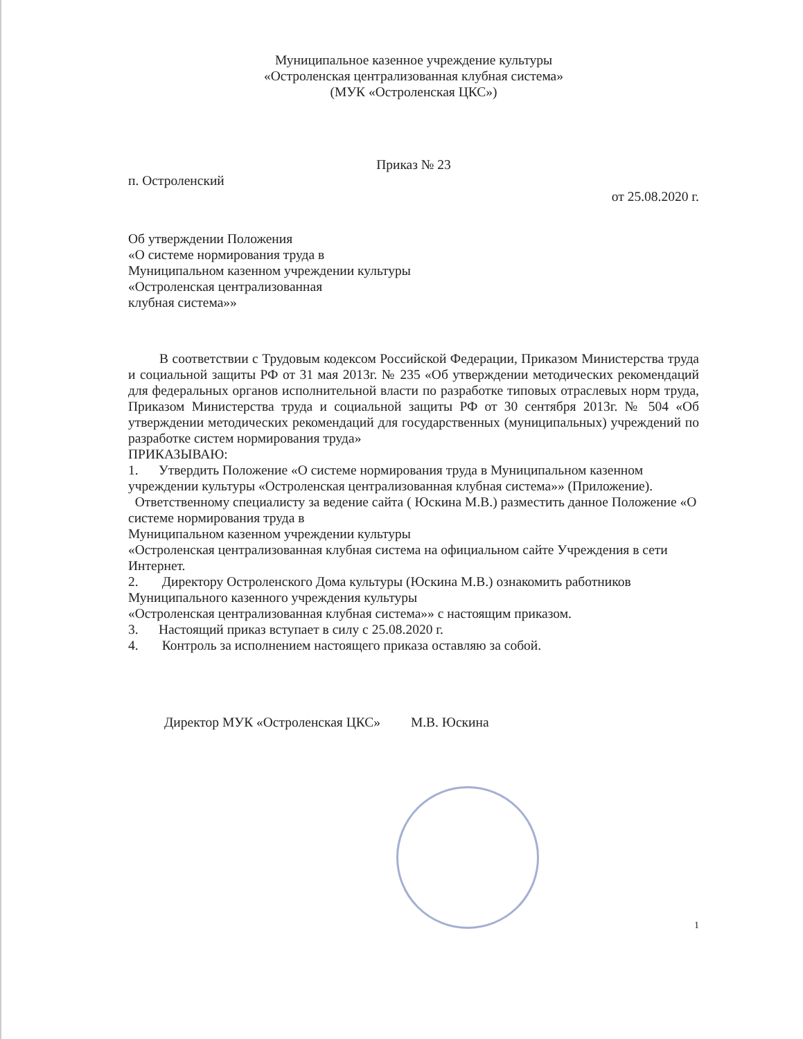Муниципальное казенное учреждение культуры
«Остроленская централизованная клубная система»
(МУК «Остроленская ЦКС»)
Приказ № 23
п. Остроленский
от 25.08.2020 г.
Об утверждении Положения
«О системе нормирования труда в
Муниципальном казенном учреждении культуры
«Остроленская централизованная
клубная система»»
В соответствии с Трудовым кодексом Российской Федерации, Приказом Министерства труда и социальной защиты РФ от 31 мая 2013г. № 235 «Об утверждении методических рекомендаций для федеральных органов исполнительной власти по разработке типовых отраслевых норм труда, Приказом Министерства труда и социальной защиты РФ от 30 сентября 2013г. № 504 «Об утверждении методических рекомендаций для государственных (муниципальных) учреждений по разработке систем нормирования труда»
ПРИКАЗЫВАЮ:
1. Утвердить Положение «О системе нормирования труда в Муниципальном казенном учреждении культуры «Остроленская централизованная клубная система»» (Приложение).
Ответственному специалисту за ведение сайта ( Юскина М.В.) разместить данное Положение «О системе нормирования труда в
Муниципальном казенном учреждении культуры
«Остроленская централизованная клубная система на официальном сайте Учреждения в сети Интернет.
2. Директору Остроленского Дома культуры (Юскина М.В.) ознакомить работников Муниципального казенного учреждения культуры
«Остроленская централизованная клубная система»» с настоящим приказом.
3. Настоящий приказ вступает в силу с 25.08.2020 г.
4. Контроль за исполнением настоящего приказа оставляю за собой.
Директор МУК «Остроленская ЦКС» М.В. Юскина
1